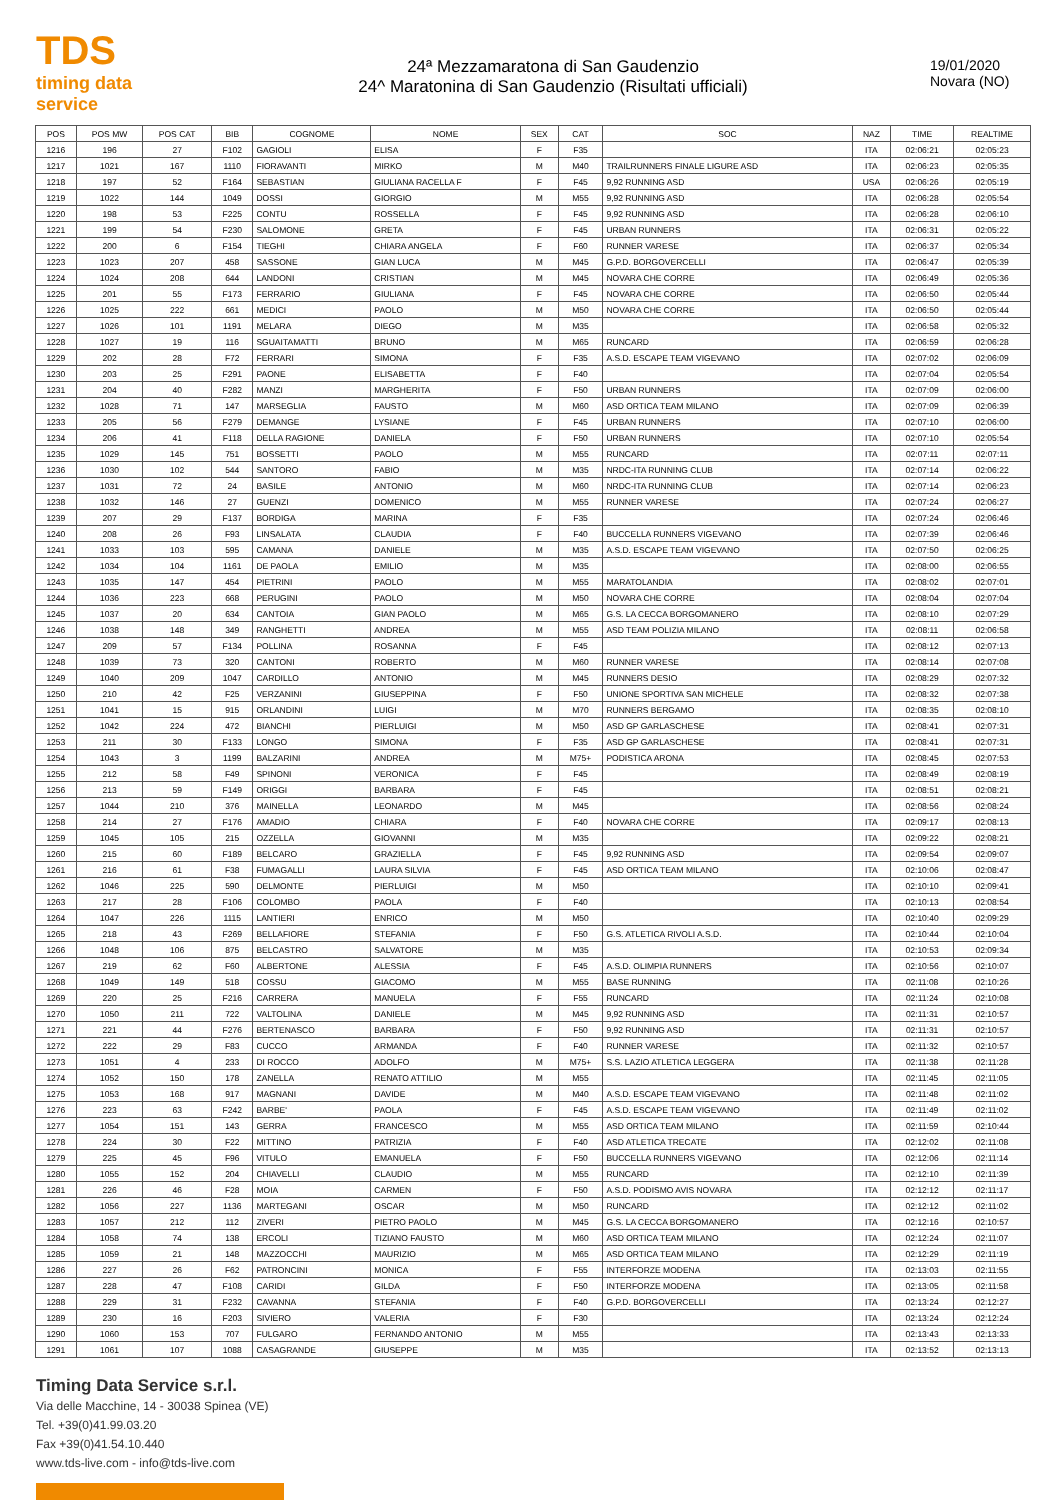TDS
timing data service
24ª Mezzamaratona di San Gaudenzio
24^ Maratonina di San Gaudenzio (Risultati ufficiali)
19/01/2020
Novara (NO)
| POS | POS MW | POS CAT | BIB | COGNOME | NOME | SEX | CAT | SOC | NAZ | TIME | REALTIME |
| --- | --- | --- | --- | --- | --- | --- | --- | --- | --- | --- | --- |
| 1216 | 196 | 27 | F102 | GAGIOLI | ELISA | F | F35 | | ITA | 02:06:21 | 02:05:23 |
| 1217 | 1021 | 167 | 1110 | FIORAVANTI | MIRKO | M | M40 | TRAILRUNNERS FINALE LIGURE ASD | ITA | 02:06:23 | 02:05:35 |
| 1218 | 197 | 52 | F164 | SEBASTIAN | GIULIANA RACELLA F | F | F45 | 9,92 RUNNING ASD | USA | 02:06:26 | 02:05:19 |
| 1219 | 1022 | 144 | 1049 | DOSSI | GIORGIO | M | M55 | 9,92 RUNNING ASD | ITA | 02:06:28 | 02:05:54 |
| 1220 | 198 | 53 | F225 | CONTU | ROSSELLA | F | F45 | 9,92 RUNNING ASD | ITA | 02:06:28 | 02:06:10 |
| 1221 | 199 | 54 | F230 | SALOMONE | GRETA | F | F45 | URBAN RUNNERS | ITA | 02:06:31 | 02:05:22 |
| 1222 | 200 | 6 | F154 | TIEGHI | CHIARA ANGELA | F | F60 | RUNNER VARESE | ITA | 02:06:37 | 02:05:34 |
| 1223 | 1023 | 207 | 458 | SASSONE | GIAN LUCA | M | M45 | G.P.D. BORGOVERCELLI | ITA | 02:06:47 | 02:05:39 |
| 1224 | 1024 | 208 | 644 | LANDONI | CRISTIAN | M | M45 | NOVARA CHE CORRE | ITA | 02:06:49 | 02:05:36 |
| 1225 | 201 | 55 | F173 | FERRARIO | GIULIANA | F | F45 | NOVARA CHE CORRE | ITA | 02:06:50 | 02:05:44 |
| 1226 | 1025 | 222 | 661 | MEDICI | PAOLO | M | M50 | NOVARA CHE CORRE | ITA | 02:06:50 | 02:05:44 |
| 1227 | 1026 | 101 | 1191 | MELARA | DIEGO | M | M35 | | ITA | 02:06:58 | 02:05:32 |
| 1228 | 1027 | 19 | 116 | SGUAITAMATTI | BRUNO | M | M65 | RUNCARD | ITA | 02:06:59 | 02:06:28 |
| 1229 | 202 | 28 | F72 | FERRARI | SIMONA | F | F35 | A.S.D. ESCAPE TEAM VIGEVANO | ITA | 02:07:02 | 02:06:09 |
| 1230 | 203 | 25 | F291 | PAONE | ELISABETTA | F | F40 | | ITA | 02:07:04 | 02:05:54 |
| 1231 | 204 | 40 | F282 | MANZI | MARGHERITA | F | F50 | URBAN RUNNERS | ITA | 02:07:09 | 02:06:00 |
| 1232 | 1028 | 71 | 147 | MARSEGLIA | FAUSTO | M | M60 | ASD ORTICA TEAM MILANO | ITA | 02:07:09 | 02:06:39 |
| 1233 | 205 | 56 | F279 | DEMANGE | LYSIANE | F | F45 | URBAN RUNNERS | ITA | 02:07:10 | 02:06:00 |
| 1234 | 206 | 41 | F118 | DELLA RAGIONE | DANIELA | F | F50 | URBAN RUNNERS | ITA | 02:07:10 | 02:05:54 |
| 1235 | 1029 | 145 | 751 | BOSSETTI | PAOLO | M | M55 | RUNCARD | ITA | 02:07:11 | 02:07:11 |
| 1236 | 1030 | 102 | 544 | SANTORO | FABIO | M | M35 | NRDC-ITA RUNNING CLUB | ITA | 02:07:14 | 02:06:22 |
| 1237 | 1031 | 72 | 24 | BASILE | ANTONIO | M | M60 | NRDC-ITA RUNNING CLUB | ITA | 02:07:14 | 02:06:23 |
| 1238 | 1032 | 146 | 27 | GUENZI | DOMENICO | M | M55 | RUNNER VARESE | ITA | 02:07:24 | 02:06:27 |
| 1239 | 207 | 29 | F137 | BORDIGA | MARINA | F | F35 | | ITA | 02:07:24 | 02:06:46 |
| 1240 | 208 | 26 | F93 | LINSALATA | CLAUDIA | F | F40 | BUCCELLA RUNNERS VIGEVANO | ITA | 02:07:39 | 02:06:46 |
| 1241 | 1033 | 103 | 595 | CAMANA | DANIELE | M | M35 | A.S.D. ESCAPE TEAM VIGEVANO | ITA | 02:07:50 | 02:06:25 |
| 1242 | 1034 | 104 | 1161 | DE PAOLA | EMILIO | M | M35 | | ITA | 02:08:00 | 02:06:55 |
| 1243 | 1035 | 147 | 454 | PIETRINI | PAOLO | M | M55 | MARATOLANDIA | ITA | 02:08:02 | 02:07:01 |
| 1244 | 1036 | 223 | 668 | PERUGINI | PAOLO | M | M50 | NOVARA CHE CORRE | ITA | 02:08:04 | 02:07:04 |
| 1245 | 1037 | 20 | 634 | CANTOIA | GIAN PAOLO | M | M65 | G.S. LA CECCA BORGOMANERO | ITA | 02:08:10 | 02:07:29 |
| 1246 | 1038 | 148 | 349 | RANGHETTI | ANDREA | M | M55 | ASD TEAM POLIZIA MILANO | ITA | 02:08:11 | 02:06:58 |
| 1247 | 209 | 57 | F134 | POLLINA | ROSANNA | F | F45 | | ITA | 02:08:12 | 02:07:13 |
| 1248 | 1039 | 73 | 320 | CANTONI | ROBERTO | M | M60 | RUNNER VARESE | ITA | 02:08:14 | 02:07:08 |
| 1249 | 1040 | 209 | 1047 | CARDILLO | ANTONIO | M | M45 | RUNNERS DESIO | ITA | 02:08:29 | 02:07:32 |
| 1250 | 210 | 42 | F25 | VERZANINI | GIUSEPPINA | F | F50 | UNIONE SPORTIVA SAN MICHELE | ITA | 02:08:32 | 02:07:38 |
| 1251 | 1041 | 15 | 915 | ORLANDINI | LUIGI | M | M70 | RUNNERS BERGAMO | ITA | 02:08:35 | 02:08:10 |
| 1252 | 1042 | 224 | 472 | BIANCHI | PIERLUIGI | M | M50 | ASD GP GARLASCHESE | ITA | 02:08:41 | 02:07:31 |
| 1253 | 211 | 30 | F133 | LONGO | SIMONA | F | F35 | ASD GP GARLASCHESE | ITA | 02:08:41 | 02:07:31 |
| 1254 | 1043 | 3 | 1199 | BALZARINI | ANDREA | M | M75+ | PODISTICA ARONA | ITA | 02:08:45 | 02:07:53 |
| 1255 | 212 | 58 | F49 | SPINONI | VERONICA | F | F45 | | ITA | 02:08:49 | 02:08:19 |
| 1256 | 213 | 59 | F149 | ORIGGI | BARBARA | F | F45 | | ITA | 02:08:51 | 02:08:21 |
| 1257 | 1044 | 210 | 376 | MAINELLA | LEONARDO | M | M45 | | ITA | 02:08:56 | 02:08:24 |
| 1258 | 214 | 27 | F176 | AMADIO | CHIARA | F | F40 | NOVARA CHE CORRE | ITA | 02:09:17 | 02:08:13 |
| 1259 | 1045 | 105 | 215 | OZZELLA | GIOVANNI | M | M35 | | ITA | 02:09:22 | 02:08:21 |
| 1260 | 215 | 60 | F189 | BELCARO | GRAZIELLA | F | F45 | 9,92 RUNNING ASD | ITA | 02:09:54 | 02:09:07 |
| 1261 | 216 | 61 | F38 | FUMAGALLI | LAURA SILVIA | F | F45 | ASD ORTICA TEAM MILANO | ITA | 02:10:06 | 02:08:47 |
| 1262 | 1046 | 225 | 590 | DELMONTE | PIERLUIGI | M | M50 | | ITA | 02:10:10 | 02:09:41 |
| 1263 | 217 | 28 | F106 | COLOMBO | PAOLA | F | F40 | | ITA | 02:10:13 | 02:08:54 |
| 1264 | 1047 | 226 | 1115 | LANTIERI | ENRICO | M | M50 | | ITA | 02:10:40 | 02:09:29 |
| 1265 | 218 | 43 | F269 | BELLAFIORE | STEFANIA | F | F50 | G.S. ATLETICA RIVOLI A.S.D. | ITA | 02:10:44 | 02:10:04 |
| 1266 | 1048 | 106 | 875 | BELCASTRO | SALVATORE | M | M35 | | ITA | 02:10:53 | 02:09:34 |
| 1267 | 219 | 62 | F60 | ALBERTONE | ALESSIA | F | F45 | A.S.D. OLIMPIA RUNNERS | ITA | 02:10:56 | 02:10:07 |
| 1268 | 1049 | 149 | 518 | COSSU | GIACOMO | M | M55 | BASE RUNNING | ITA | 02:11:08 | 02:10:26 |
| 1269 | 220 | 25 | F216 | CARRERA | MANUELA | F | F55 | RUNCARD | ITA | 02:11:24 | 02:10:08 |
| 1270 | 1050 | 211 | 722 | VALTOLINA | DANIELE | M | M45 | 9,92 RUNNING ASD | ITA | 02:11:31 | 02:10:57 |
| 1271 | 221 | 44 | F276 | BERTENASCO | BARBARA | F | F50 | 9,92 RUNNING ASD | ITA | 02:11:31 | 02:10:57 |
| 1272 | 222 | 29 | F83 | CUCCO | ARMANDA | F | F40 | RUNNER VARESE | ITA | 02:11:32 | 02:10:57 |
| 1273 | 1051 | 4 | 233 | DI ROCCO | ADOLFO | M | M75+ | S.S. LAZIO ATLETICA LEGGERA | ITA | 02:11:38 | 02:11:28 |
| 1274 | 1052 | 150 | 178 | ZANELLA | RENATO ATTILIO | M | M55 | | ITA | 02:11:45 | 02:11:05 |
| 1275 | 1053 | 168 | 917 | MAGNANI | DAVIDE | M | M40 | A.S.D. ESCAPE TEAM VIGEVANO | ITA | 02:11:48 | 02:11:02 |
| 1276 | 223 | 63 | F242 | BARBE' | PAOLA | F | F45 | A.S.D. ESCAPE TEAM VIGEVANO | ITA | 02:11:49 | 02:11:02 |
| 1277 | 1054 | 151 | 143 | GERRA | FRANCESCO | M | M55 | ASD ORTICA TEAM MILANO | ITA | 02:11:59 | 02:10:44 |
| 1278 | 224 | 30 | F22 | MITTINO | PATRIZIA | F | F40 | ASD ATLETICA TRECATE | ITA | 02:12:02 | 02:11:08 |
| 1279 | 225 | 45 | F96 | VITULO | EMANUELA | F | F50 | BUCCELLA RUNNERS VIGEVANO | ITA | 02:12:06 | 02:11:14 |
| 1280 | 1055 | 152 | 204 | CHIAVELLI | CLAUDIO | M | M55 | RUNCARD | ITA | 02:12:10 | 02:11:39 |
| 1281 | 226 | 46 | F28 | MOIA | CARMEN | F | F50 | A.S.D. PODISMO AVIS NOVARA | ITA | 02:12:12 | 02:11:17 |
| 1282 | 1056 | 227 | 1136 | MARTEGANI | OSCAR | M | M50 | RUNCARD | ITA | 02:12:12 | 02:11:02 |
| 1283 | 1057 | 212 | 112 | ZIVERI | PIETRO PAOLO | M | M45 | G.S. LA CECCA BORGOMANERO | ITA | 02:12:16 | 02:10:57 |
| 1284 | 1058 | 74 | 138 | ERCOLI | TIZIANO FAUSTO | M | M60 | ASD ORTICA TEAM MILANO | ITA | 02:12:24 | 02:11:07 |
| 1285 | 1059 | 21 | 148 | MAZZOCCHI | MAURIZIO | M | M65 | ASD ORTICA TEAM MILANO | ITA | 02:12:29 | 02:11:19 |
| 1286 | 227 | 26 | F62 | PATRONCINI | MONICA | F | F55 | INTERFORZE MODENA | ITA | 02:13:03 | 02:11:55 |
| 1287 | 228 | 47 | F108 | CARIDI | GILDA | F | F50 | INTERFORZE MODENA | ITA | 02:13:05 | 02:11:58 |
| 1288 | 229 | 31 | F232 | CAVANNA | STEFANIA | F | F40 | G.P.D. BORGOVERCELLI | ITA | 02:13:24 | 02:12:27 |
| 1289 | 230 | 16 | F203 | SIVIERO | VALERIA | F | F30 | | ITA | 02:13:24 | 02:12:24 |
| 1290 | 1060 | 153 | 707 | FULGARO | FERNANDO ANTONIO | M | M55 | | ITA | 02:13:43 | 02:13:33 |
| 1291 | 1061 | 107 | 1088 | CASAGRANDE | GIUSEPPE | M | M35 | | ITA | 02:13:52 | 02:13:13 |
Timing Data Service s.r.l.
Via delle Macchine, 14 - 30038 Spinea (VE)
Tel. +39(0)41.99.03.20
Fax +39(0)41.54.10.440
www.tds-live.com - info@tds-live.com